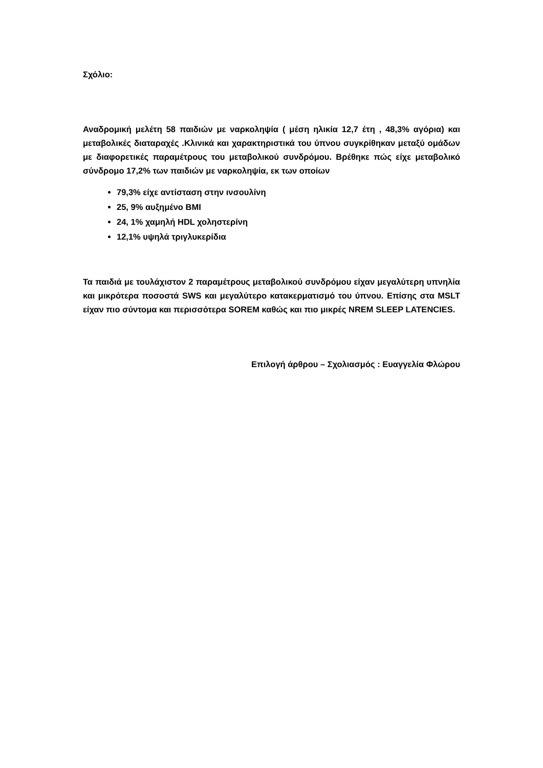Σχόλιο:
Αναδρομική μελέτη 58 παιδιών με ναρκοληψία ( μέση ηλικία 12,7 έτη , 48,3% αγόρια) και μεταβολικές διαταραχές .Κλινικά και χαρακτηριστικά του ύπνου συγκρίθηκαν μεταξύ ομάδων με διαφορετικές παραμέτρους του μεταβολικού συνδρόμου. Βρέθηκε πώς είχε μεταβολικό σύνδρομο 17,2% των παιδιών με ναρκοληψία, εκ των οποίων
79,3% είχε αντίσταση στην ινσουλίνη
25, 9% αυξημένο BMI
24, 1% χαμηλή HDL χοληστερίνη
12,1% υψηλά τριγλυκερίδια
Τα παιδιά με τουλάχιστον 2 παραμέτρους μεταβολικού συνδρόμου είχαν μεγαλύτερη υπνηλία και μικρότερα ποσοστά SWS και μεγαλύτερο κατακερματισμό του ύπνου. Επίσης στα MSLT είχαν πιο σύντομα και περισσότερα SOREM καθώς και πιο μικρές NREM SLEEP LATENCIES.
Επιλογή άρθρου – Σχολιασμός : Ευαγγελία Φλώρου